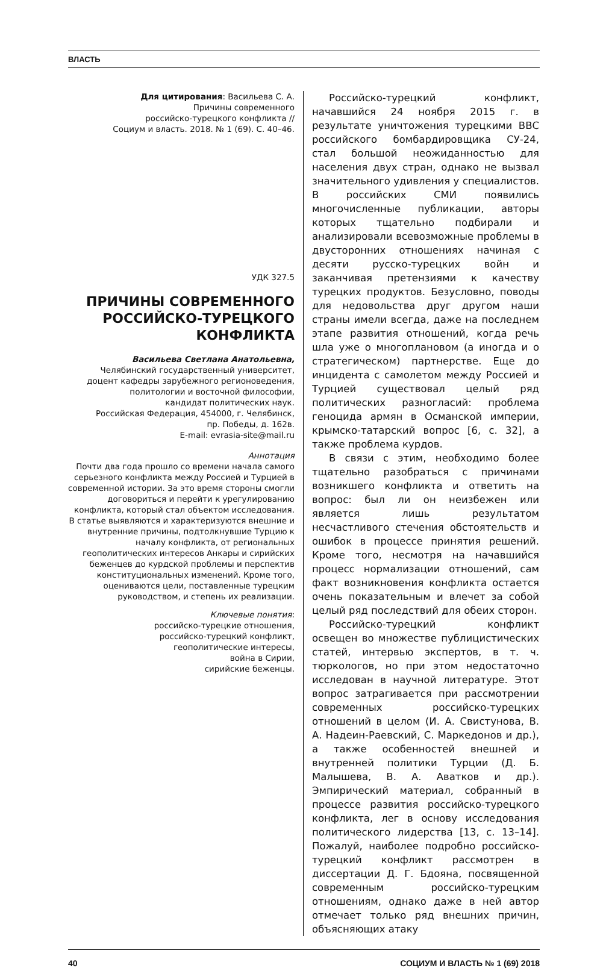ВЛАСТЬ
Для цитирования: Васильева С. А.
Причины современного
российско-турецкого конфликта //
Социум и власть. 2018. № 1 (69). С. 40–46.
УДК 327.5
ПРИЧИНЫ СОВРЕМЕННОГО РОССИЙСКО-ТУРЕЦКОГО КОНФЛИКТА
Васильева Светлана Анатольевна,
Челябинский государственный университет,
доцент кафедры зарубежного регионоведения,
политологии и восточной философии,
кандидат политических наук.
Российская Федерация, 454000, г. Челябинск,
пр. Победы, д. 162в.
E-mail: evrasia-site@mail.ru
Аннотация
Почти два года прошло со времени начала самого серьезного конфликта между Россией и Турцией в современной истории. За это время стороны смогли договориться и перейти к урегулированию конфликта, который стал объектом исследования. В статье выявляются и характеризуются внешние и внутренние причины, подтолкнувшие Турцию к началу конфликта, от региональных геополитических интересов Анкары и сирийских беженцев до курдской проблемы и перспектив конституциональных изменений. Кроме того, оцениваются цели, поставленные турецким руководством, и степень их реализации.
Ключевые понятия:
российско-турецкие отношения,
российско-турецкий конфликт,
геополитические интересы,
война в Сирии,
сирийские беженцы.
Российско-турецкий конфликт, начавшийся 24 ноября 2015 г. в результате уничтожения турецкими ВВС российского бомбардировщика СУ-24, стал большой неожиданностью для населения двух стран, однако не вызвал значительного удивления у специалистов. В российских СМИ появились многочисленные публикации, авторы которых тщательно подбирали и анализировали всевозможные проблемы в двусторонних отношениях начиная с десяти русско-турецких войн и заканчивая претензиями к качеству турецких продуктов. Безусловно, поводы для недовольства друг другом наши страны имели всегда, даже на последнем этапе развития отношений, когда речь шла уже о многоплановом (а иногда и о стратегическом) партнерстве. Еще до инцидента с самолетом между Россией и Турцией существовал целый ряд политических разногласий: проблема геноцида армян в Османской империи, крымско-татарский вопрос [6, с. 32], а также проблема курдов.
В связи с этим, необходимо более тщательно разобраться с причинами возникшего конфликта и ответить на вопрос: был ли он неизбежен или является лишь результатом несчастливого стечения обстоятельств и ошибок в процессе принятия решений. Кроме того, несмотря на начавшийся процесс нормализации отношений, сам факт возникновения конфликта остается очень показательным и влечет за собой целый ряд последствий для обеих сторон.
Российско-турецкий конфликт освещен во множестве публицистических статей, интервью экспертов, в т. ч. тюркологов, но при этом недостаточно исследован в научной литературе. Этот вопрос затрагивается при рассмотрении современных российско-турецких отношений в целом (И. А. Свистунова, В. А. Надеин-Раевский, С. Маркедонов и др.), а также особенностей внешней и внутренней политики Турции (Д. Б. Малышева, В. А. Аватков и др.). Эмпирический материал, собранный в процессе развития российско-турецкого конфликта, лег в основу исследования политического лидерства [13, с. 13–14]. Пожалуй, наиболее подробно российско-турецкий конфликт рассмотрен в диссертации Д. Г. Бдояна, посвященной современным российско-турецким отношениям, однако даже в ней автор отмечает только ряд внешних причин, объясняющих атаку
40 СОЦИУМ И ВЛАСТЬ № 1 (69) 2018